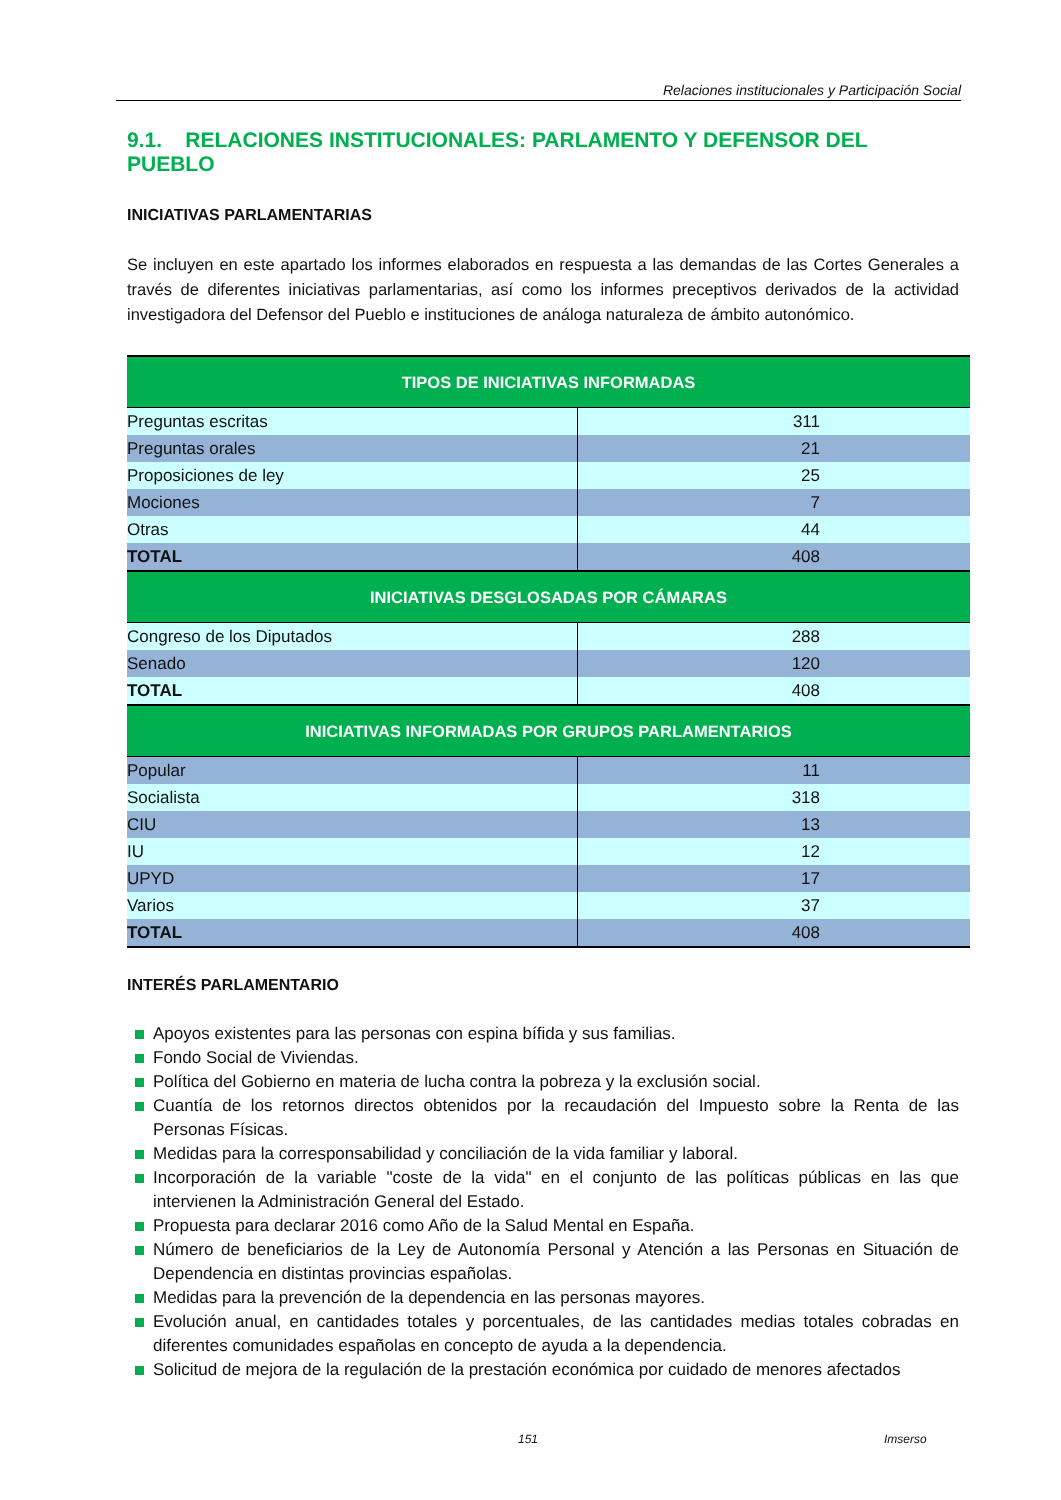Relaciones institucionales y Participación Social
9.1. RELACIONES INSTITUCIONALES: PARLAMENTO Y DEFENSOR DEL PUEBLO
INICIATIVAS PARLAMENTARIAS
Se incluyen en este apartado los informes elaborados en respuesta a las demandas de las Cortes Generales a través de diferentes iniciativas parlamentarias, así como los informes preceptivos derivados de la actividad investigadora del Defensor del Pueblo e instituciones de análoga naturaleza de ámbito autonómico.
| TIPOS DE INICIATIVAS INFORMADAS | |
| --- | --- |
| Preguntas escritas | 311 |
| Preguntas orales | 21 |
| Proposiciones de ley | 25 |
| Mociones | 7 |
| Otras | 44 |
| TOTAL | 408 |
| INICIATIVAS DESGLOSADAS POR CÁMARAS | |
| Congreso de los Diputados | 288 |
| Senado | 120 |
| TOTAL | 408 |
| INICIATIVAS INFORMADAS POR GRUPOS PARLAMENTARIOS | |
| Popular | 11 |
| Socialista | 318 |
| CIU | 13 |
| IU | 12 |
| UPYD | 17 |
| Varios | 37 |
| TOTAL | 408 |
INTERÉS PARLAMENTARIO
Apoyos existentes para las personas con espina bífida y sus familias.
Fondo Social de Viviendas.
Política del Gobierno en materia de lucha contra la pobreza y la exclusión social.
Cuantía de los retornos directos obtenidos por la recaudación del Impuesto sobre la Renta de las Personas Físicas.
Medidas para la corresponsabilidad y conciliación de la vida familiar y laboral.
Incorporación de la variable "coste de la vida" en el conjunto de las políticas públicas en las que intervienen la Administración General del Estado.
Propuesta para declarar 2016 como Año de la Salud Mental en España.
Número de beneficiarios de la Ley de Autonomía Personal y Atención a las Personas en Situación de Dependencia en distintas provincias españolas.
Medidas para la prevención de la dependencia en las personas mayores.
Evolución anual, en cantidades totales y porcentuales, de las cantidades medias totales cobradas en diferentes comunidades españolas en concepto de ayuda a la dependencia.
Solicitud de mejora de la regulación de la prestación económica por cuidado de menores afectados
151 Imserso